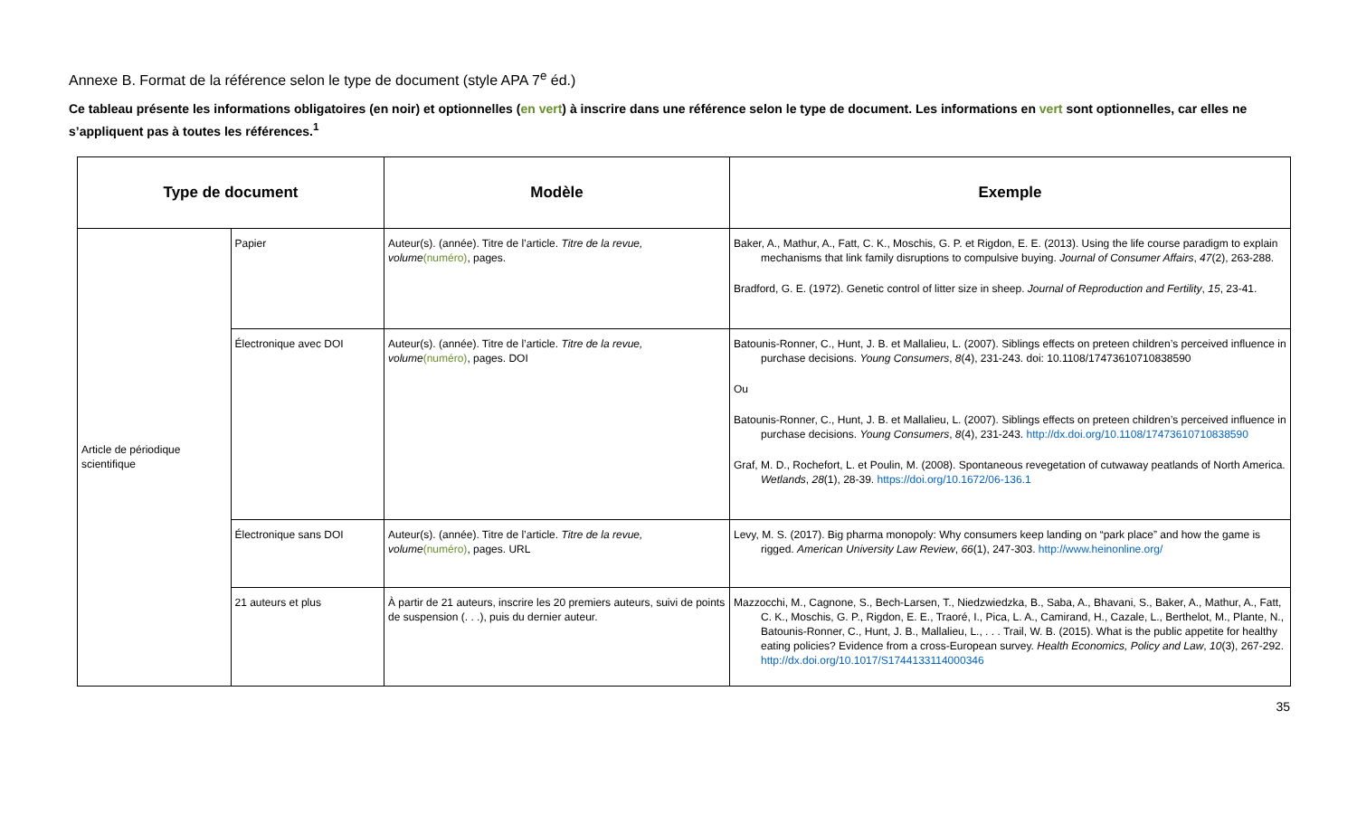Annexe B. Format de la référence selon le type de document (style APA 7<sup>e</sup> éd.)
Ce tableau présente les informations obligatoires (en noir) et optionnelles (en vert) à inscrire dans une référence selon le type de document. Les informations en vert sont optionnelles, car elles ne s’appliquent pas à toutes les références.<sup>1</sup>
| Type de document | | Modèle | Exemple |
| --- | --- | --- | --- |
| Article de périodique scientifique | Papier | Auteur(s). (année). Titre de l’article. Titre de la revue, volume (numéro) , pages. | Baker, A., Mathur, A., Fatt, C. K., Moschis, G. P. et Rigdon, E. E. (2013). Using the life course paradigm to explain mechanisms that link family disruptions to compulsive buying. Journal of Consumer Affairs , 47 (2), 263-288. Bradford, G. E. (1972). Genetic control of litter size in sheep. Journal of Reproduction and Fertility , 15 , 23-41. |
| | Électronique avec DOI | Auteur(s). (année). Titre de l’article. Titre de la revue, volume (numéro) , pages. DOI | Batounis-Ronner, C., Hunt, J. B. et Mallalieu, L. (2007). Siblings effects on preteen children’s perceived influence in purchase decisions. Young Consumers , 8 (4), 231-243. doi: 10.1108/17473610710838590 Ou Batounis-Ronner, C., Hunt, J. B. et Mallalieu, L. (2007). Siblings effects on preteen children’s perceived influence in purchase decisions. Young Consumers , 8 (4), 231-243. http://dx.doi.org/10.1108/17473610710838590 Graf, M. D., Rochefort, L. et Poulin, M. (2008). Spontaneous revegetation of cutwaway peatlands of North America. Wetlands , 28 (1), 28-39. https://doi.org/10.1672/06-136.1 |
| | Électronique sans DOI | Auteur(s). (année). Titre de l’article. Titre de la revue, volume (numéro) , pages. URL | Levy, M. S. (2017). Big pharma monopoly: Why consumers keep landing on “park place” and how the game is rigged. American University Law Review , 66 (1), 247-303. http://www.heinonline.org/ |
| | 21 auteurs et plus | À partir de 21 auteurs, inscrire les 20 premiers auteurs, suivi de points de suspension (. . .), puis du dernier auteur. | Mazzocchi, M., Cagnone, S., Bech-Larsen, T., Niedzwiedzka, B., Saba, A., Bhavani, S., Baker, A., Mathur, A., Fatt, C. K., Moschis, G. P., Rigdon, E. E., Traoré, I., Pica, L. A., Camirand, H., Cazale, L., Berthelot, M., Plante, N., Batounis-Ronner, C., Hunt, J. B., Mallalieu, L., . . . Trail, W. B. (2015). What is the public appetite for healthy eating policies? Evidence from a cross-European survey. Health Economics, Policy and Law , 10 (3), 267-292. http://dx.doi.org/10.1017/S1744133114000346 |
35